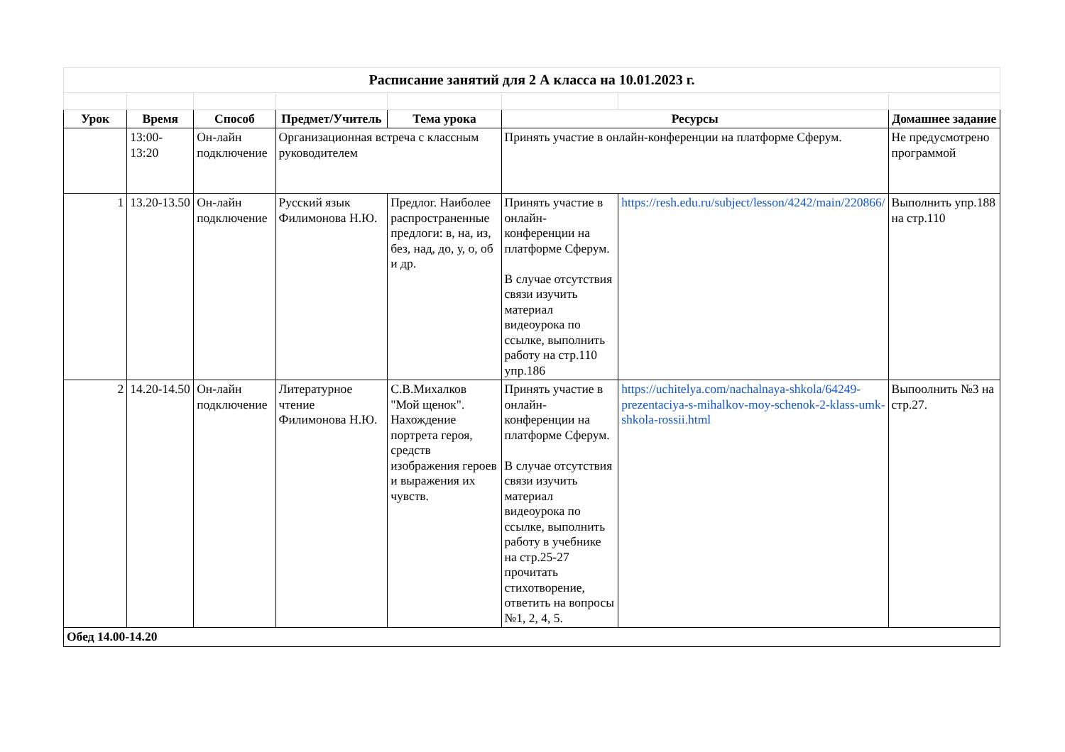| Расписание занятий для 2 А класса на 10.01.2023 г. | | | | | | | |
| Урок | Время | Способ | Предмет/Учитель | Тема урока | Ресурсы | | Домашнее задание |
| | 13:00-13:20 | Он-лайн подключение | Организационная встреча с классным руководителем | | Принять участие в онлайн-конференции на платформе Сферум. | | Не предусмотрено программой |
| 1 | 13.20-13.50 | Он-лайн подключение | Русский язык Филимонова Н.Ю. | Предлог. Наиболее распространенные предлоги: в, на, из, без, над, до, у, о, об и др. | Принять участие в онлайн-конференции на платформе Сферум. В случае отсутствия связи изучить материал видеоурока по ссылке, выполнить работу на стр.110 упр.186 | https://resh.edu.ru/subject/lesson/4242/main/220866/ | Выполнить упр.188 на стр.110 |
| 2 | 14.20-14.50 | Он-лайн подключение | Литературное чтение Филимонова Н.Ю. | С.В.Михалков "Мой щенок". Нахождение портрета героя, средств изображения героев и выражения их чувств. | Принять участие в онлайн-конференции на платформе Сферум. В случае отсутствия связи изучить материал видеоурока по ссылке, выполнить работу в учебнике на стр.25-27 прочитать стихотворение, ответить на вопросы №1, 2, 4, 5. | https://uchitelya.com/nachalnaya-shkola/64249-prezentaciya-s-mihalkov-moy-schenok-2-klass-umk-shkola-rossii.html | Выпоолнить №3 на стр.27. |
| Обед 14.00-14.20 | | | | | | | |